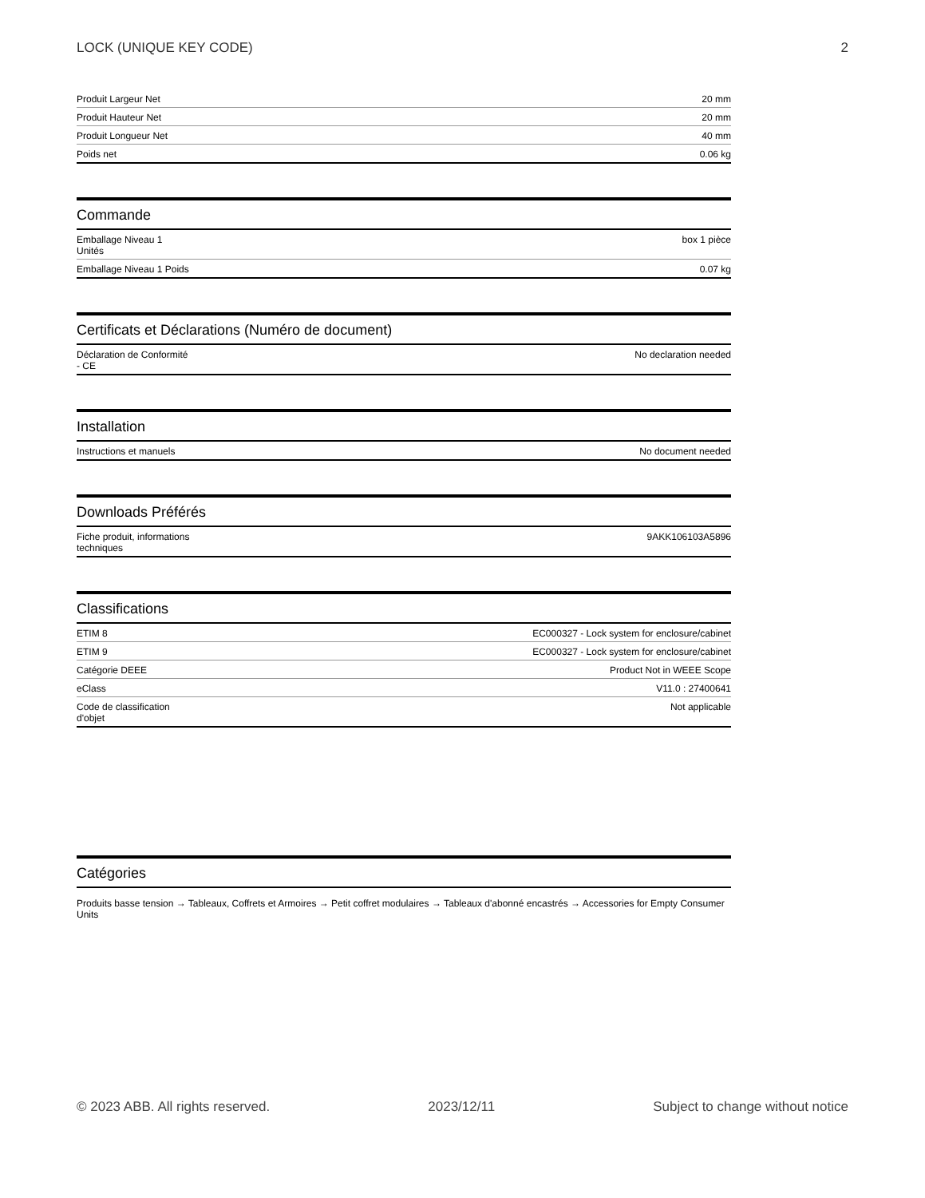LOCK (UNIQUE KEY CODE) 2
| Produit Largeur Net | 20 mm |
| Produit Hauteur Net | 20 mm |
| Produit Longueur Net | 40 mm |
| Poids net | 0.06 kg |
Commande
| Emballage Niveau 1 Unités | box 1 pièce |
| Emballage Niveau 1 Poids | 0.07 kg |
Certificats et Déclarations (Numéro de document)
| Déclaration de Conformité - CE | No declaration needed |
Installation
| Instructions et manuels | No document needed |
Downloads Préférés
| Fiche produit, informations techniques | 9AKK106103A5896 |
Classifications
| ETIM 8 | EC000327 - Lock system for enclosure/cabinet |
| ETIM 9 | EC000327 - Lock system for enclosure/cabinet |
| Catégorie DEEE | Product Not in WEEE Scope |
| eClass | V11.0 : 27400641 |
| Code de classification d'objet | Not applicable |
Catégories
Produits basse tension → Tableaux, Coffrets et Armoires → Petit coffret modulaires → Tableaux d'abonné encastrés → Accessories for Empty Consumer Units
© 2023 ABB. All rights reserved. 2023/12/11 Subject to change without notice